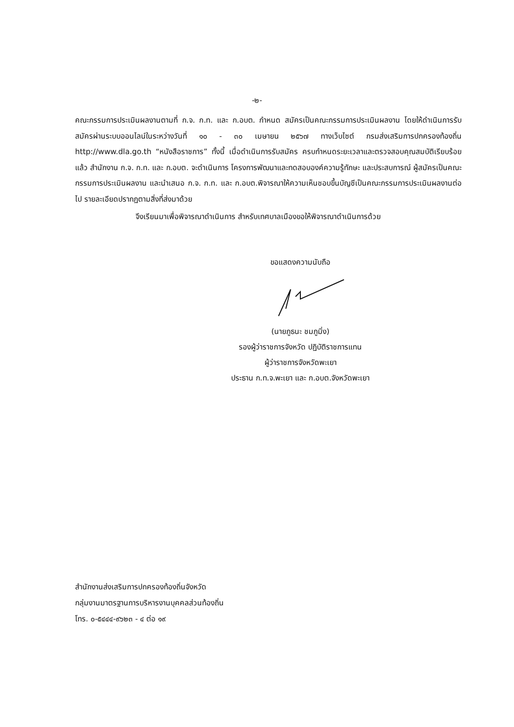-๒-
คณะกรรมการประเมินผลงานตามที่ ก.จ. ก.ท. และ ก.อบต. กำหนด สมัครเป็นคณะกรรมการประเมินผลงาน โดยให้ดำเนินการรับสมัครผ่านระบบออนไลน์ในระหว่างวันที่ ๑๐ - ๓๐ เมษายน ๒๕๖๗ ทางเว็บไซต์ กรมส่งเสริมการปกครองท้องถิ่น http://www.dla.go.th “หนังสือราชการ” ทั้งนี้ เมื่อดำเนินการรับสมัคร ครบกำหนดระยะเวลาและตรวจสอบคุณสมบัติเรียบร้อยแล้ว สำนักงาน ก.จ. ก.ท. และ ก.อบต. จะดำเนินการ โครงการพัฒนาและทดสอบองค์ความรู้ทักษะ และประสบการณ์ ผู้สมัครเป็นคณะกรรมการประเมินผลงาน และนำเสนอ ก.จ. ก.ท. และ ก.อบต.พิจารณาให้ความเห็นชอบขึ้นบัญชีเป็นคณะกรรมการประเมินผลงานต่อไป รายละเอียดปรากฏตามสิ่งที่ส่งมาด้วย
จึงเรียนมาเพื่อพิจารณาดำเนินการ สำหรับเทศบาลเมืองขอให้พิจารณาดำเนินการด้วย
ขอแสดงความนับถือ
(นายภูธนะ ชมภูมิ่ง)
รองผู้ว่าราชการจังหวัด ปฏิบัติราชการแทน
ผู้ว่าราชการจังหวัดพะเยา
ประธาน ก.ท.จ.พะเยา และ ก.อบต.จังหวัดพะเยา
สำนักงานส่งเสริมการปกครองท้องถิ่นจังหวัด
กลุ่มงานมาตรฐานการบริหารงานบุคคลส่วนท้องถิ่น
โทร. ๐-๕๔๔๔-๙๖๒๓ - ๔ ต่อ ๑๙